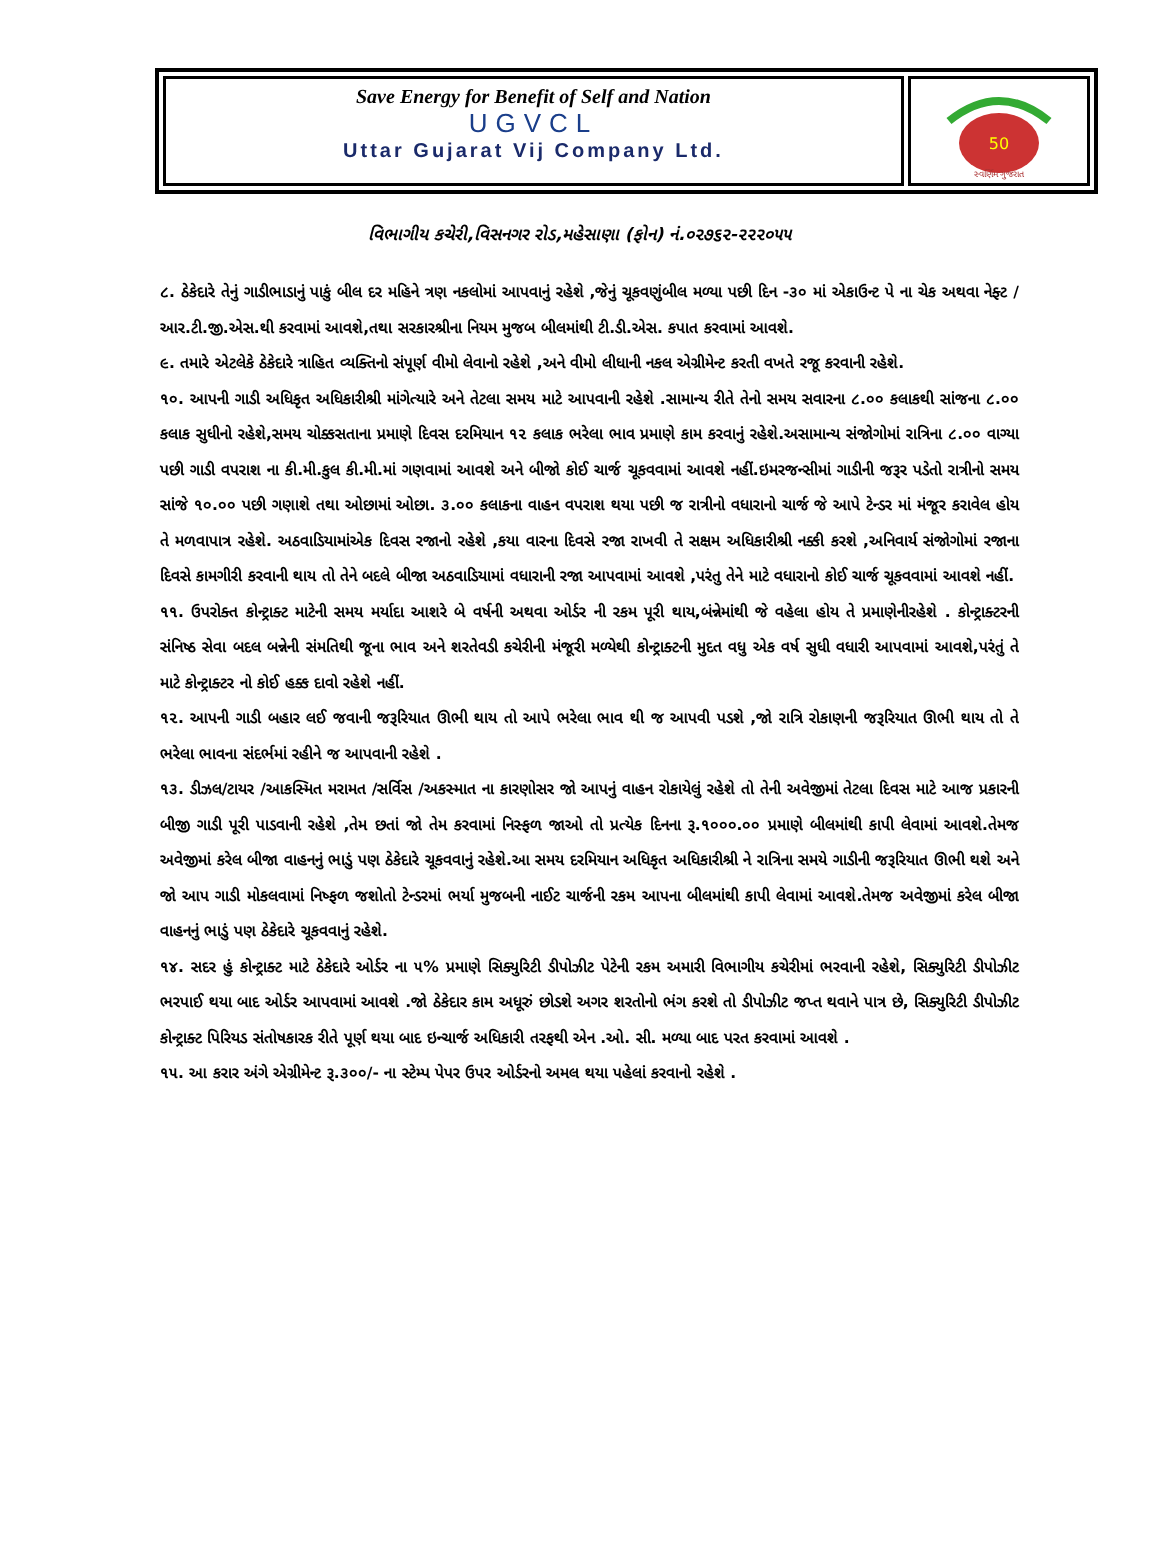Save Energy for Benefit of Self and Nation
UGVCL
Uttar Gujarat Vij Company Ltd.
50
સ્વર્ણિમ ગુજરાત
વિભાગીય કચેરી,વિસનગર રોડ,મહેસાણા (ફોન) નં.૦૨૭૬૨-૨૨૨૦૫૫
૮. ઠેકેદારે તેનું ગાડીભાડાનું પાકું બીલ દર મહિને ત્રણ નકલોમાં આપવાનું રહેશે ,જેનું ચૂકવણુંબીલ મળ્યા પછી દિન -૩૦ માં એકાઉન્ટ પે ના ચેક અથવા નેફ્ટ /આર.ટી.જી.એસ.થી કરવામાં આવશે,તથા સરકારશ્રીના નિયમ મુજબ બીલમાંથી ટી.ડી.એસ. કપાત કરવામાં આવશે.
૯. તમારે એટલેકે ઠેકેદારે ત્રાહિત વ્યક્તિનો સંપૂર્ણ વીમો લેવાનો રહેશે ,અને વીમો લીધાની નકલ એગ્રીમેન્ટ કરતી વખતે રજૂ કરવાની રહેશે.
૧૦. આપની ગાડી અધિકૃત અધિકારીશ્રી માંગેત્યારે અને તેટલા સમય માટે આપવાની રહેશે .સામાન્ય રીતે તેનો સમય સવારના ૮.૦૦ કલાકથી સાંજના ૮.૦૦ કલાક સુધીનો રહેશે,સમય ચોક્કસતાના પ્રમાણે દિવસ દરમિયાન ૧૨ કલાક ભરેલા ભાવ પ્રમાણે કામ કરવાનું રહેશે.અસામાન્ય સંજોગોમાં રાત્રિના ૮.૦૦ વાગ્યા પછી ગાડી વપરાશ ના કી.મી.કુલ કી.મી.માં ગણવામાં આવશે અને બીજો કોઈ ચાર્જ ચૂકવવામાં આવશે નહીં.ઇમરજન્સીમાં ગાડીની જરૂર પડેતો રાત્રીનો સમય સાંજે ૧૦.૦૦ પછી ગણાશે તથા ઓછામાં ઓછા. ૩.૦૦ કલાકના વાહન વપરાશ થયા પછી જ રાત્રીનો વધારાનો ચાર્જ જે આપે ટેન્ડર માં મંજૂર કરાવેલ હોય તે મળવાપાત્ર રહેશે. અઠવાડિયામાંએક દિવસ રજાનો રહેશે ,કયા વારના દિવસે રજા રાખવી તે સક્ષમ અધિકારીશ્રી નક્કી કરશે ,અનિવાર્ય સંજોગોમાં રજાના દિવસે કામગીરી કરવાની થાય તો તેને બદલે બીજા અઠવાડિયામાં વધારાની રજા આપવામાં આવશે ,પરંતુ તેને માટે વધારાનો કોઈ ચાર્જ ચૂકવવામાં આવશે નહીં.
૧૧. ઉપરોક્ત કોન્ટ્રાક્ટ માટેની સમય મર્યાદા આશરે બે વર્ષની અથવા ઓર્ડર ની રકમ પૂરી થાય,બંન્નેમાંથી જે વહેલા હોય તે પ્રમાણેનીરહેશે . કોન્ટ્રાક્ટરની સંનિષ્ઠ સેવા બદલ બન્નેની સંમતિથી જૂના ભાવ અને શરતેવડી કચેરીની મંજૂરી મળ્યેથી કોન્ટ્રાક્ટની મુદત વધુ એક વર્ષ સુધી વધારી આપવામાં આવશે,પરંતું તે માટે કોન્ટ્રાક્ટર નો કોઈ હક્ક દાવો રહેશે નહીં.
૧૨. આપની ગાડી બહાર લઈ જવાની જરૂરિયાત ઊભી થાય તો આપે ભરેલા ભાવ થી જ આપવી પડશે ,જો રાત્રિ રોકાણની જરૂરિયાત ઊભી થાય તો તે ભરેલા ભાવના સંદર્ભમાં રહીને જ આપવાની રહેશે .
૧૩. ડીઝલ/ટાયર /આકસ્મિત મરામત /સર્વિસ /અકસ્માત ના કારણોસર જો આપનું વાહન રોકાયેલું રહેશે તો તેની અવેજીમાં તેટલા દિવસ માટે આજ પ્રકારની બીજી ગાડી પૂરી પાડવાની રહેશે ,તેમ છતાં જો તેમ કરવામાં નિસ્ફળ જાઓ તો પ્રત્યેક દિનના રૂ.૧૦૦૦.૦૦ પ્રમાણે બીલમાંથી કાપી લેવામાં આવશે.તેમજ અવેજીમાં કરેલ બીજા વાહનનું ભાડું પણ ઠેકેદારે ચૂકવવાનું રહેશે.આ સમય દરમિયાન અધિકૃત અધિકારીશ્રી ને રાત્રિના સમયે ગાડીની જરૂરિયાત ઊભી થશે અને જો આપ ગાડી મોકલવામાં નિષ્ફળ જશોતો ટેન્ડરમાં ભર્યા મુજબની નાઈટ ચાર્જની રકમ આપના બીલમાંથી કાપી લેવામાં આવશે.તેમજ અવેજીમાં કરેલ બીજા વાહનનું ભાડું પણ ઠેકેદારે ચૂકવવાનું રહેશે.
૧૪. સદર હું કોન્ટ્રાક્ટ માટે ઠેકેદારે ઓર્ડર ના ૫% પ્રમાણે સિક્યુરિટી ડીપોઝીટ પેટેની રકમ અમારી વિભાગીય કચેરીમાં ભરવાની રહેશે, સિક્યુરિટી ડીપોઝીટ ભરપાઈ થયા બાદ ઓર્ડર આપવામાં આવશે .જો ઠેકેદાર કામ અધૂરું છોડશે અગર શરતોનો ભંગ કરશે તો ડીપોઝીટ જપ્ત થવાને પાત્ર છે, સિક્યુરિટી ડીપોઝીટ કોન્ટ્રાક્ટ પિરિયડ સંતોષકારક રીતે પૂર્ણ થયા બાદ ઇન્ચાર્જ અધિકારી તરફથી એન .ઓ. સી. મળ્યા બાદ પરત કરવામાં આવશે .
૧૫. આ કરાર અંગે એગ્રીમેન્ટ રૂ.૩૦૦/- ના સ્ટેમ્પ પેપર ઉપર ઓર્ડરનો અમલ થયા પહેલાં કરવાનો રહેશે .